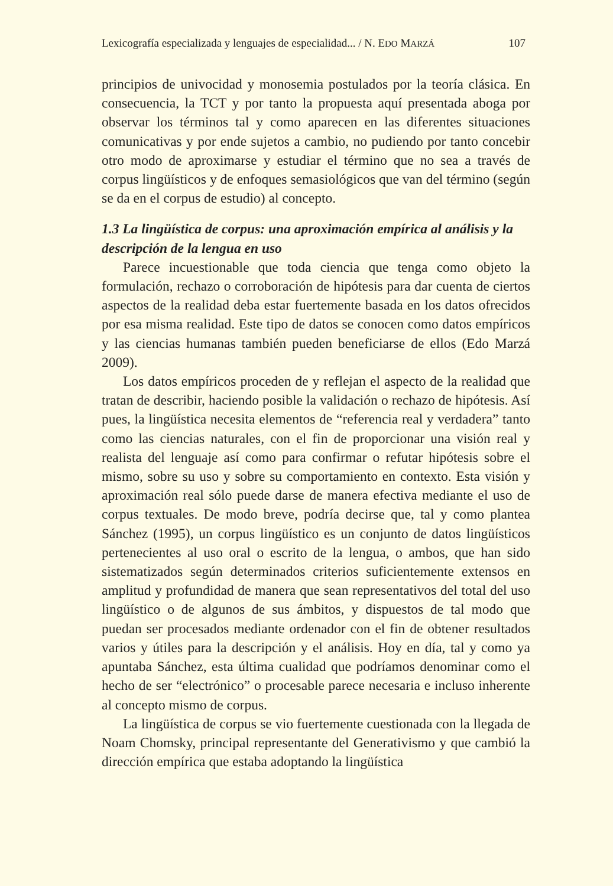Lexicografía especializada y lenguajes de especialidad... / N. EDO MARZÁ 107
principios de univocidad y monosemia postulados por la teoría clásica. En consecuencia, la TCT y por tanto la propuesta aquí presentada aboga por observar los términos tal y como aparecen en las diferentes situaciones comunicativas y por ende sujetos a cambio, no pudiendo por tanto concebir otro modo de aproximarse y estudiar el término que no sea a través de corpus lingüísticos y de enfoques semasiológicos que van del término (según se da en el corpus de estudio) al concepto.
1.3 La lingüística de corpus: una aproximación empírica al análisis y la descripción de la lengua en uso
Parece incuestionable que toda ciencia que tenga como objeto la formulación, rechazo o corroboración de hipótesis para dar cuenta de ciertos aspectos de la realidad deba estar fuertemente basada en los datos ofrecidos por esa misma realidad. Este tipo de datos se conocen como datos empíricos y las ciencias humanas también pueden beneficiarse de ellos (Edo Marzá 2009).
Los datos empíricos proceden de y reflejan el aspecto de la realidad que tratan de describir, haciendo posible la validación o rechazo de hipótesis. Así pues, la lingüística necesita elementos de “referencia real y verdadera” tanto como las ciencias naturales, con el fin de proporcionar una visión real y realista del lenguaje así como para confirmar o refutar hipótesis sobre el mismo, sobre su uso y sobre su comportamiento en contexto. Esta visión y aproximación real sólo puede darse de manera efectiva mediante el uso de corpus textuales. De modo breve, podría decirse que, tal y como plantea Sánchez (1995), un corpus lingüístico es un conjunto de datos lingüísticos pertenecientes al uso oral o escrito de la lengua, o ambos, que han sido sistematizados según determinados criterios suficientemente extensos en amplitud y profundidad de manera que sean representativos del total del uso lingüístico o de algunos de sus ámbitos, y dispuestos de tal modo que puedan ser procesados mediante ordenador con el fin de obtener resultados varios y útiles para la descripción y el análisis. Hoy en día, tal y como ya apuntaba Sánchez, esta última cualidad que podríamos denominar como el hecho de ser “electrónico” o procesable parece necesaria e incluso inherente al concepto mismo de corpus.
La lingüística de corpus se vio fuertemente cuestionada con la llegada de Noam Chomsky, principal representante del Generativismo y que cambió la dirección empírica que estaba adoptando la lingüística